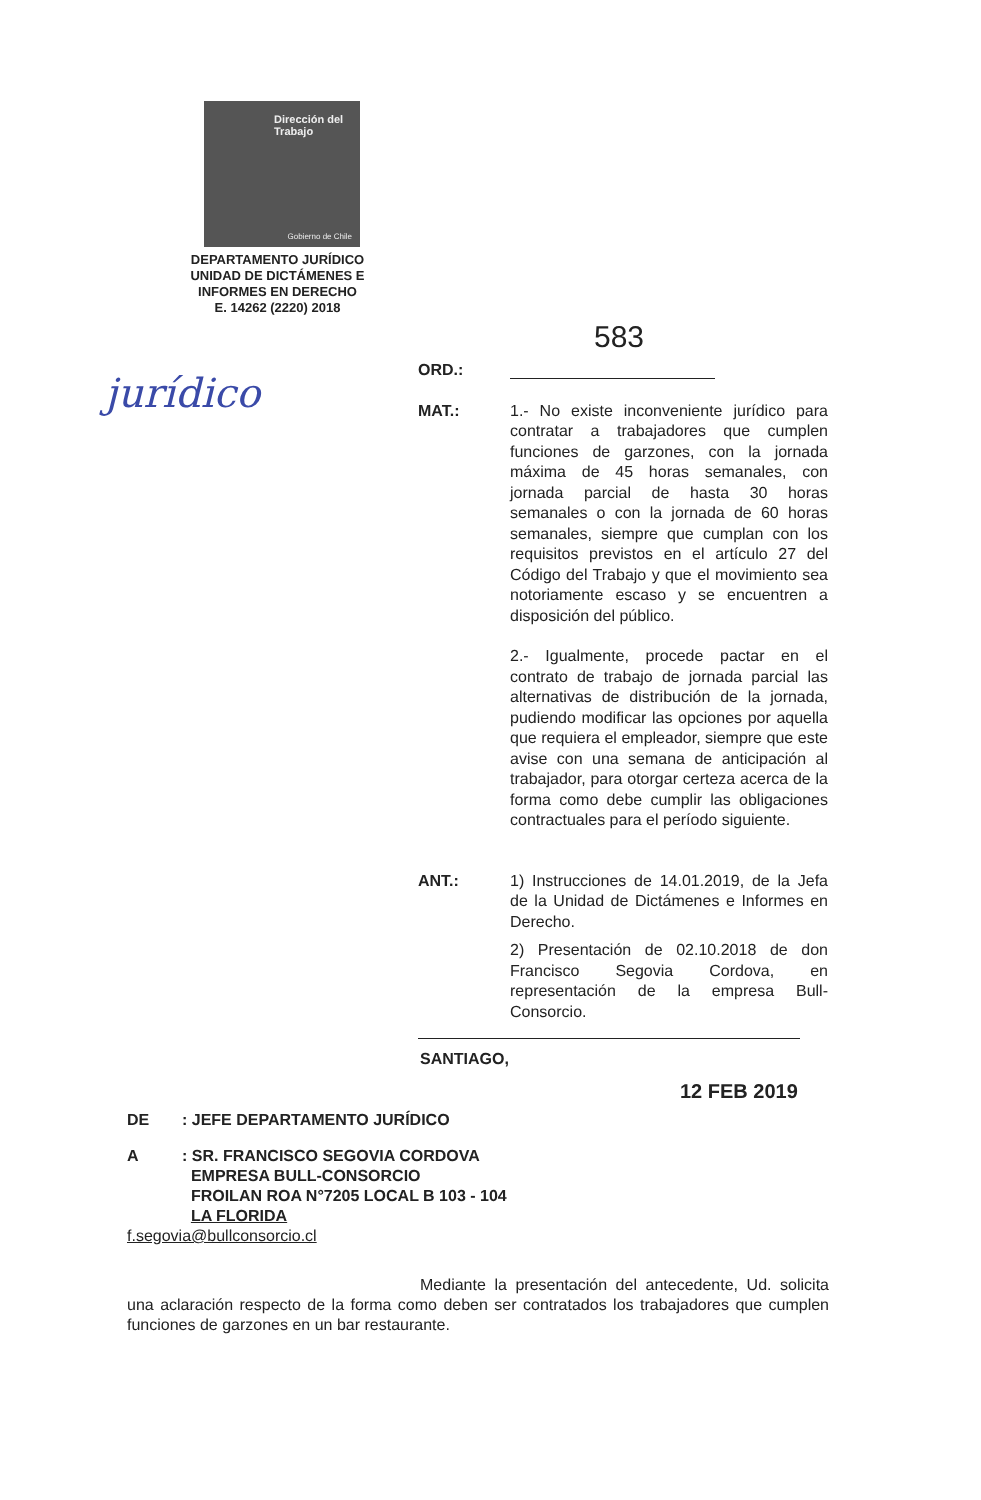Dirección del Trabajo
Gobierno de Chile
DEPARTAMENTO JURÍDICO
UNIDAD DE DICTÁMENES E
INFORMES EN DERECHO
E. 14262 (2220) 2018
jurídico
583
ORD.:
MAT.: 1.- No existe inconveniente jurídico para contratar a trabajadores que cumplen funciones de garzones, con la jornada máxima de 45 horas semanales, con jornada parcial de hasta 30 horas semanales o con la jornada de 60 horas semanales, siempre que cumplan con los requisitos previstos en el artículo 27 del Código del Trabajo y que el movimiento sea notoriamente escaso y se encuentren a disposición del público.
2.- Igualmente, procede pactar en el contrato de trabajo de jornada parcial las alternativas de distribución de la jornada, pudiendo modificar las opciones por aquella que requiera el empleador, siempre que este avise con una semana de anticipación al trabajador, para otorgar certeza acerca de la forma como debe cumplir las obligaciones contractuales para el período siguiente.
ANT.: 1) Instrucciones de 14.01.2019, de la Jefa de la Unidad de Dictámenes e Informes en Derecho.
2) Presentación de 02.10.2018 de don Francisco Segovia Cordova, en representación de la empresa Bull-Consorcio.
SANTIAGO,
12 FEB 2019
DE : JEFE DEPARTAMENTO JURÍDICO
A : SR. FRANCISCO SEGOVIA CORDOVA
EMPRESA BULL-CONSORCIO
FROILAN ROA N°7205 LOCAL B 103 - 104
LA FLORIDA
f.segovia@bullconsorcio.cl
Mediante la presentación del antecedente, Ud. solicita una aclaración respecto de la forma como deben ser contratados los trabajadores que cumplen funciones de garzones en un bar restaurante.